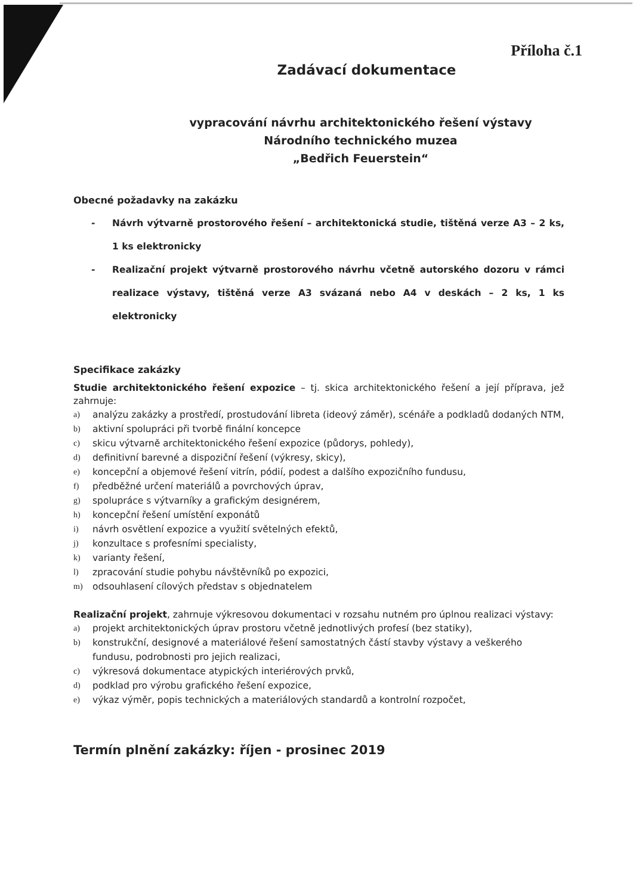Příloha č.1
Zadávací dokumentace
vypracování návrhu architektonického řešení výstavy
Národního technického muzea
„Bedřich Feuerstein“
Obecné požadavky na zakázku
- Návrh výtvarně prostorového řešení – architektonická studie, tištěná verze A3 – 2 ks, 1 ks elektronicky
- Realizační projekt výtvarně prostorového návrhu včetně autorského dozoru v rámci realizace výstavy, tištěná verze A3 svázaná nebo A4 v deskách – 2 ks, 1 ks elektronicky
Specifikace zakázky
Studie architektonického řešení expozice – tj. skica architektonického řešení a její příprava, jež zahrnuje:
a) analýzu zakázky a prostředí, prostudování libreta (ideový záměr), scénáře a podkladů dodaných NTM,
b) aktivní spolupráci při tvorbě finální koncepce
c) skicu výtvarně architektonického řešení expozice (půdorys, pohledy),
d) definitivní barevné a dispoziční řešení (výkresy, skicy),
e) koncepční a objemové řešení vitrín, pódií, podest a dalšího expozičního fundusu,
f) předběžné určení materiálů a povrchových úprav,
g) spolupráce s výtvarníky a grafickým designérem,
h) koncepční řešení umístění exponátů
i) návrh osvětlení expozice a využití světelných efektů,
j) konzultace s profesními specialisty,
k) varianty řešení,
l) zpracování studie pohybu návštěvníků po expozici,
m) odsouhlasení cílových představ s objednatelem
Realizační projekt, zahrnuje výkresovou dokumentaci v rozsahu nutném pro úplnou realizaci výstavy:
a) projekt architektonických úprav prostoru včetně jednotlivých profesí (bez statiky),
b) konstrukční, designové a materiálové řešení samostatných částí stavby výstavy a veškerého fundusu, podrobnosti pro jejich realizaci,
c) výkresová dokumentace atypických interiérových prvků,
d) podklad pro výrobu grafického řešení expozice,
e) výkaz výměr, popis technických a materiálových standardů a kontrolní rozpočet,
Termín plnění zakázky: říjen - prosinec 2019